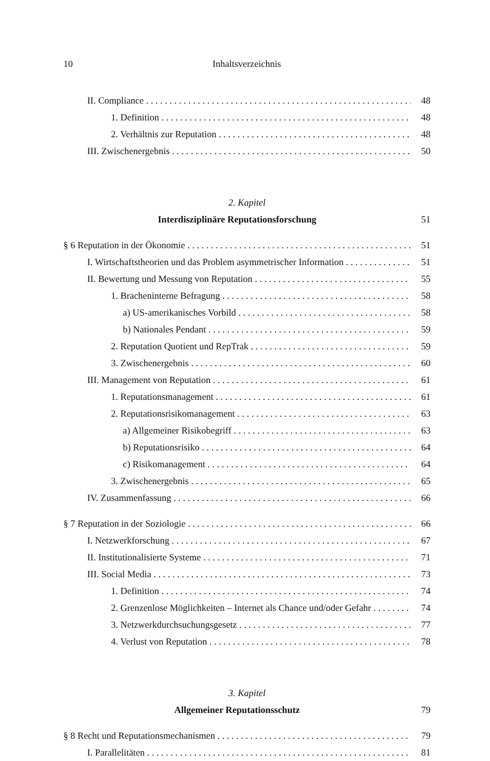10 Inhaltsverzeichnis
II. Compliance 48
1. Definition 48
2. Verhältnis zur Reputation 48
III. Zwischenergebnis 50
2. Kapitel
Interdisziplinäre Reputationsforschung 51
§ 6 Reputation in der Ökonomie 51
I. Wirtschaftstheorien und das Problem asymmetrischer Information 51
II. Bewertung und Messung von Reputation 55
1. Bracheninterne Befragung 58
a) US-amerikanisches Vorbild 58
b) Nationales Pendant 59
2. Reputation Quotient und RepTrak 59
3. Zwischenergebnis 60
III. Management von Reputation 61
1. Reputationsmanagement 61
2. Reputationsrisikomanagement 63
a) Allgemeiner Risikobegriff 63
b) Reputationsrisiko 64
c) Risikomanagement 64
3. Zwischenergebnis 65
IV. Zusammenfassung 66
§ 7 Reputation in der Soziologie 66
I. Netzwerkforschung 67
II. Institutionalisierte Systeme 71
III. Social Media 73
1. Definition 74
2. Grenzenlose Möglichkeiten – Internet als Chance und/oder Gefahr 74
3. Netzwerkdurchsuchungsgesetz 77
4. Verlust von Reputation 78
3. Kapitel
Allgemeiner Reputationsschutz 79
§ 8 Recht und Reputationsmechanismen 79
I. Parallelitäten 81